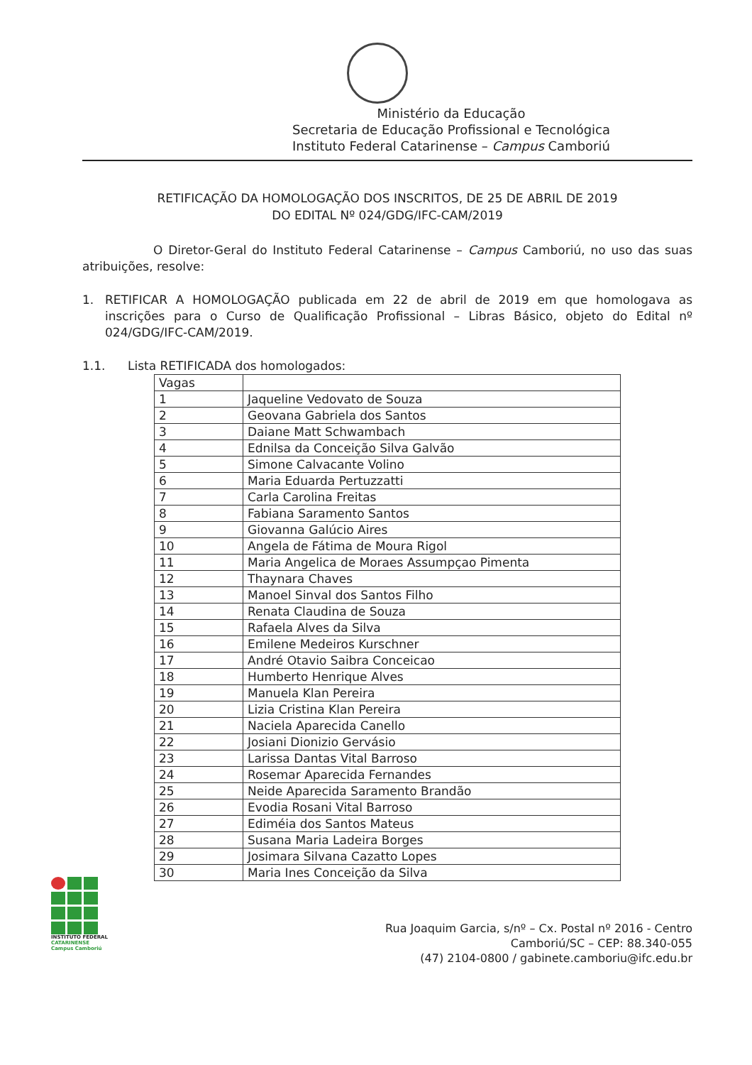Ministério da Educação
Secretaria de Educação Profissional e Tecnológica
Instituto Federal Catarinense – Campus Camboriú
RETIFICAÇÃO DA HOMOLOGAÇÃO DOS INSCRITOS, DE 25 DE ABRIL DE 2019
DO EDITAL Nº 024/GDG/IFC-CAM/2019
O Diretor-Geral do Instituto Federal Catarinense – Campus Camboriú, no uso das suas atribuições, resolve:
1. RETIFICAR A HOMOLOGAÇÃO publicada em 22 de abril de 2019 em que homologava as inscrições para o Curso de Qualificação Profissional – Libras Básico, objeto do Edital nº 024/GDG/IFC-CAM/2019.
1.1. Lista RETIFICADA dos homologados:
| Vagas | |
| --- | --- |
| 1 | Jaqueline Vedovato de Souza |
| 2 | Geovana Gabriela dos Santos |
| 3 | Daiane Matt Schwambach |
| 4 | Ednilsa da Conceição Silva Galvão |
| 5 | Simone Calvacante Volino |
| 6 | Maria Eduarda Pertuzzatti |
| 7 | Carla Carolina Freitas |
| 8 | Fabiana Saramento Santos |
| 9 | Giovanna Galúcio Aires |
| 10 | Angela de Fátima de Moura Rigol |
| 11 | Maria Angelica de Moraes Assumpçao Pimenta |
| 12 | Thaynara Chaves |
| 13 | Manoel Sinval dos Santos Filho |
| 14 | Renata Claudina de Souza |
| 15 | Rafaela Alves da Silva |
| 16 | Emilene Medeiros Kurschner |
| 17 | André Otavio Saibra Conceicao |
| 18 | Humberto Henrique Alves |
| 19 | Manuela Klan Pereira |
| 20 | Lizia Cristina Klan Pereira |
| 21 | Naciela Aparecida Canello |
| 22 | Josiani Dionizio Gervásio |
| 23 | Larissa Dantas Vital Barroso |
| 24 | Rosemar Aparecida Fernandes |
| 25 | Neide Aparecida Saramento Brandão |
| 26 | Evodia Rosani Vital Barroso |
| 27 | Ediméia dos Santos Mateus |
| 28 | Susana Maria Ladeira Borges |
| 29 | Josimara Silvana Cazatto Lopes |
| 30 | Maria Ines Conceição da Silva |
INSTITUTO FEDERAL
CATARINENSE
Campus Camboriú
Rua Joaquim Garcia, s/nº – Cx. Postal nº 2016 - Centro
Camboriú/SC – CEP: 88.340-055
(47) 2104-0800 / gabinete.camboriu@ifc.edu.br